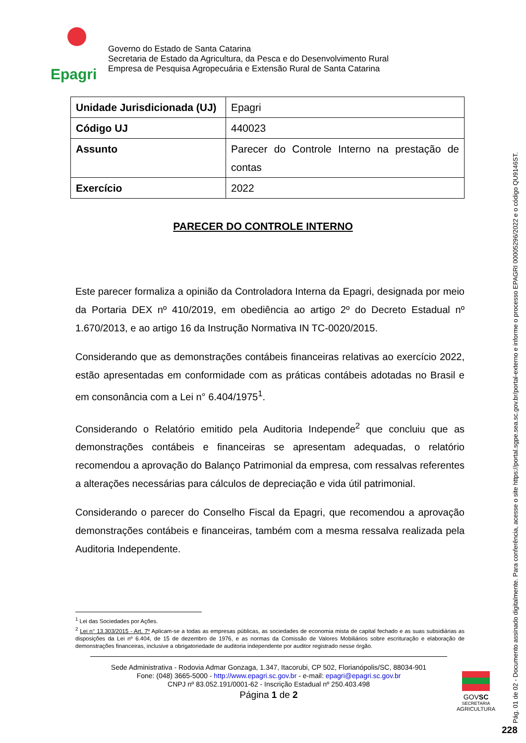Epagri
Governo do Estado de Santa Catarina
Secretaria de Estado da Agricultura, da Pesca e do Desenvolvimento Rural
Empresa de Pesquisa Agropecuária e Extensão Rural de Santa Catarina
| Unidade Jurisdicionada (UJ) | Epagri |
| Código UJ | 440023 |
| Assunto | Parecer do Controle Interno na prestação de contas |
| Exercício | 2022 |
PARECER DO CONTROLE INTERNO
Este parecer formaliza a opinião da Controladora Interna da Epagri, designada por meio da Portaria DEX nº 410/2019, em obediência ao artigo 2º do Decreto Estadual nº 1.670/2013, e ao artigo 16 da Instrução Normativa IN TC-0020/2015.
Considerando que as demonstrações contábeis financeiras relativas ao exercício 2022, estão apresentadas em conformidade com as práticas contábeis adotadas no Brasil e em consonância com a Lei n° 6.404/1975<sup>1</sup>.
Considerando o Relatório emitido pela Auditoria Independe<sup>2</sup> que concluiu que as demonstrações contábeis e financeiras se apresentam adequadas, o relatório recomendou a aprovação do Balanço Patrimonial da empresa, com ressalvas referentes a alterações necessárias para cálculos de depreciação e vida útil patrimonial.
Considerando o parecer do Conselho Fiscal da Epagri, que recomendou a aprovação demonstrações contábeis e financeiras, também com a mesma ressalva realizada pela Auditoria Independente.
<sup>1</sup> Lei das Sociedades por Ações.
<sup>2</sup> Lei n° 13.303/2015 - Art. 7º Aplicam-se a todas as empresas públicas, as sociedades de economia mista de capital fechado e as suas subsidiárias as disposições da Lei nº 6.404, de 15 de dezembro de 1976, e as normas da Comissão de Valores Mobiliários sobre escrituração e elaboração de demonstrações financeiras, inclusive a obrigatoriedade de auditoria independente por auditor registrado nesse órgão.
Sede Administrativa - Rodovia Admar Gonzaga, 1.347, Itacorubi, CP 502, Florianópolis/SC, 88034-901
Fone: (048) 3665-5000 - http://www.epagri.sc.gov.br - e-mail: epagri@epagri.sc.gov.br
CNPJ nº 83.052.191/0001-62 - Inscrição Estadual nº 250.403.498
Página 1 de 2
GOVSC
SECRETARIA
AGRICULTURA
Pág. 01 de 02 - Documento assinado digitalmente. Para conferência, acesse o site https://portal.sgpe.sea.sc.gov.br/portal-externo e informe o processo EPAGRI 00005296/2022 e o código QU9146ST.
228